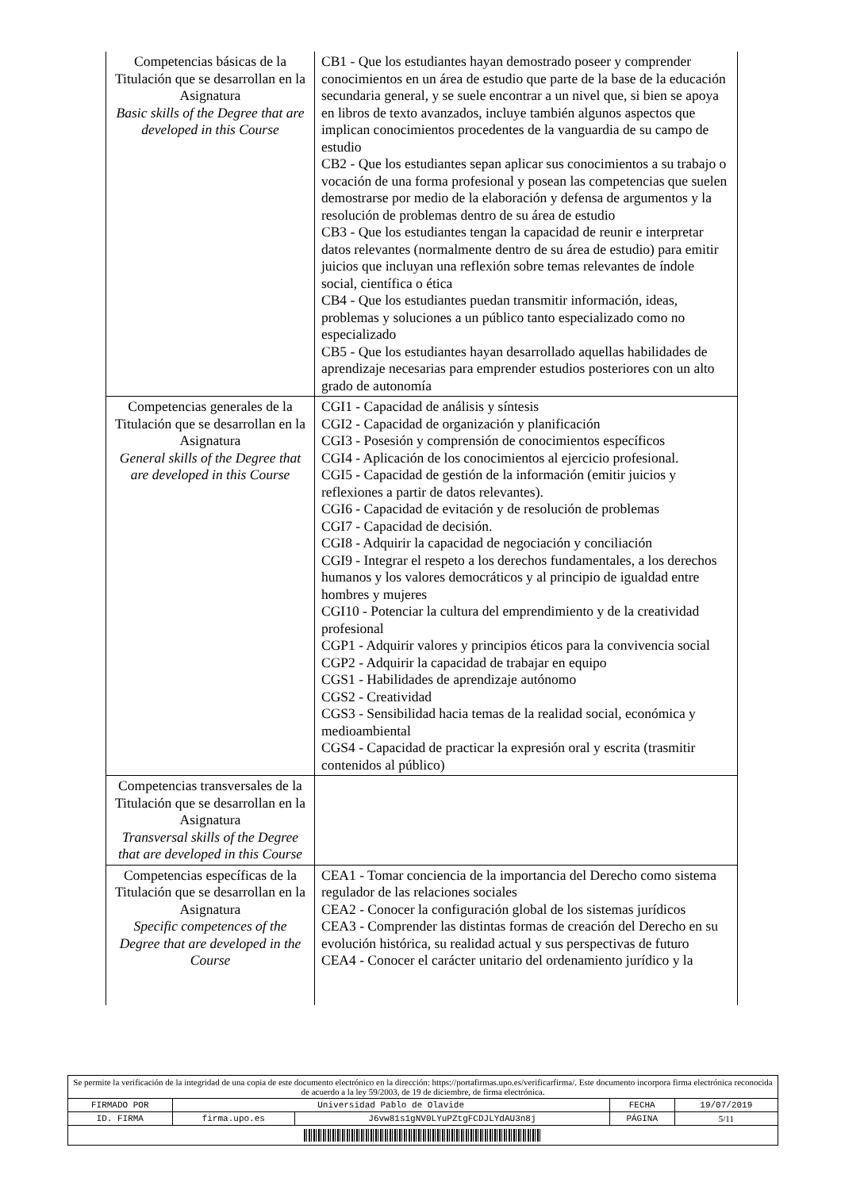| Competencias básicas de la Titulación que se desarrollan en la Asignatura Basic skills of the Degree that are developed in this Course | CB1 - Que los estudiantes hayan demostrado poseer y comprender conocimientos en un área de estudio que parte de la base de la educación secundaria general, y se suele encontrar a un nivel que, si bien se apoya en libros de texto avanzados, incluye también algunos aspectos que implican conocimientos procedentes de la vanguardia de su campo de estudio CB2 - Que los estudiantes sepan aplicar sus conocimientos a su trabajo o vocación de una forma profesional y posean las competencias que suelen demostrarse por medio de la elaboración y defensa de argumentos y la resolución de problemas dentro de su área de estudio CB3 - Que los estudiantes tengan la capacidad de reunir e interpretar datos relevantes (normalmente dentro de su área de estudio) para emitir juicios que incluyan una reflexión sobre temas relevantes de índole social, científica o ética CB4 - Que los estudiantes puedan transmitir información, ideas, problemas y soluciones a un público tanto especializado como no especializado CB5 - Que los estudiantes hayan desarrollado aquellas habilidades de aprendizaje necesarias para emprender estudios posteriores con un alto grado de autonomía |
| Competencias generales de la Titulación que se desarrollan en la Asignatura General skills of the Degree that are developed in this Course | CGI1 - Capacidad de análisis y síntesis CGI2 - Capacidad de organización y planificación CGI3 - Posesión y comprensión de conocimientos específicos CGI4 - Aplicación de los conocimientos al ejercicio profesional. CGI5 - Capacidad de gestión de la información (emitir juicios y reflexiones a partir de datos relevantes). CGI6 - Capacidad de evitación y de resolución de problemas CGI7 - Capacidad de decisión. CGI8 - Adquirir la capacidad de negociación y conciliación CGI9 - Integrar el respeto a los derechos fundamentales, a los derechos humanos y los valores democráticos y al principio de igualdad entre hombres y mujeres CGI10 - Potenciar la cultura del emprendimiento y de la creatividad profesional CGP1 - Adquirir valores y principios éticos para la convivencia social CGP2 - Adquirir la capacidad de trabajar en equipo CGS1 - Habilidades de aprendizaje autónomo CGS2 - Creatividad CGS3 - Sensibilidad hacia temas de la realidad social, económica y medioambiental CGS4 - Capacidad de practicar la expresión oral y escrita (trasmitir contenidos al público) |
| Competencias transversales de la Titulación que se desarrollan en la Asignatura Transversal skills of the Degree that are developed in this Course | |
| Competencias específicas de la Titulación que se desarrollan en la Asignatura Specific competences of the Degree that are developed in the Course | CEA1 - Tomar conciencia de la importancia del Derecho como sistema regulador de las relaciones sociales CEA2 - Conocer la configuración global de los sistemas jurídicos CEA3 - Comprender las distintas formas de creación del Derecho en su evolución histórica, su realidad actual y sus perspectivas de futuro CEA4 - Conocer el carácter unitario del ordenamiento jurídico y la |
| Se permite la verificación de la integridad de una copia de este documento electrónico en la dirección: https://portafirmas.upo.es/verificarfirma/. Este documento incorpora firma electrónica reconocida de acuerdo a la ley 59/2003, de 19 de diciembre, de firma electrónica. | | | | |
| FIRMADO POR | Universidad Pablo de Olavide | | FECHA | 19/07/2019 |
| ID. FIRMA | firma.upo.es | J6vw81s1gNV0LYuPZtgFCDJLYdAU3n8j | PÁGINA | 5/11 |